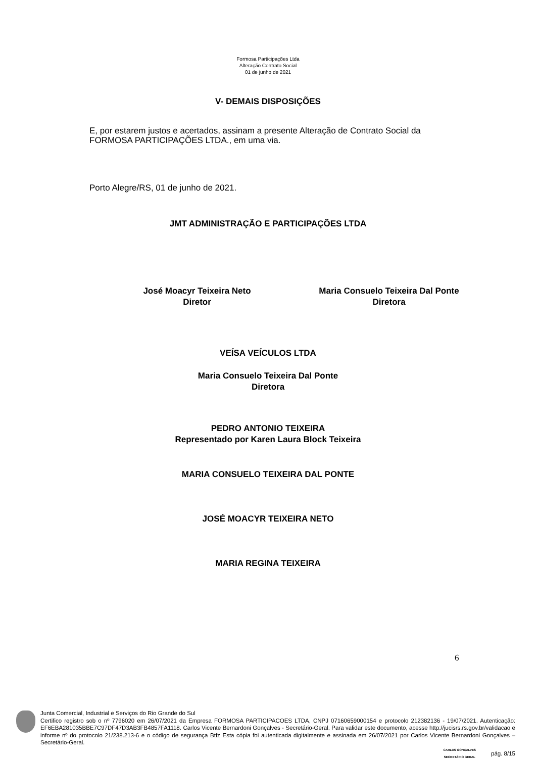Formosa Participações Ltda
Alteração Contrato Social
01 de junho de 2021
V- DEMAIS DISPOSIÇÕES
E, por estarem justos e acertados, assinam a presente Alteração de Contrato Social da FORMOSA PARTICIPAÇÕES LTDA., em uma via.
Porto Alegre/RS, 01 de junho de 2021.
JMT ADMINISTRAÇÃO E PARTICIPAÇÕES LTDA
José Moacyr Teixeira Neto
Diretor
Maria Consuelo Teixeira Dal Ponte
Diretora
VEÍSA VEÍCULOS LTDA
Maria Consuelo Teixeira Dal Ponte
Diretora
PEDRO ANTONIO TEIXEIRA
Representado por Karen Laura Block Teixeira
MARIA CONSUELO TEIXEIRA DAL PONTE
JOSÉ MOACYR TEIXEIRA NETO
MARIA REGINA TEIXEIRA
6
Junta Comercial, Industrial e Serviços do Rio Grande do Sul
Certifico registro sob o nº 7796020 em 26/07/2021 da Empresa FORMOSA PARTICIPACOES LTDA, CNPJ 07160659000154 e protocolo 212382136 - 19/07/2021. Autenticação: EF6EBA281035BBE7C97DF47D3AB3FB4857FA1118. Carlos Vicente Bernardoni Gonçalves - Secretário-Geral. Para validar este documento, acesse http://jucisrs.rs.gov.br/validacao e informe nº do protocolo 21/238.213-6 e o código de segurança Btfz Esta cópia foi autenticada digitalmente e assinada em 26/07/2021 por Carlos Vicente Bernardoni Gonçalves – Secretário-Geral.
CARLOS GONÇALVES
SECRETÁRIO GERAL pág. 8/15